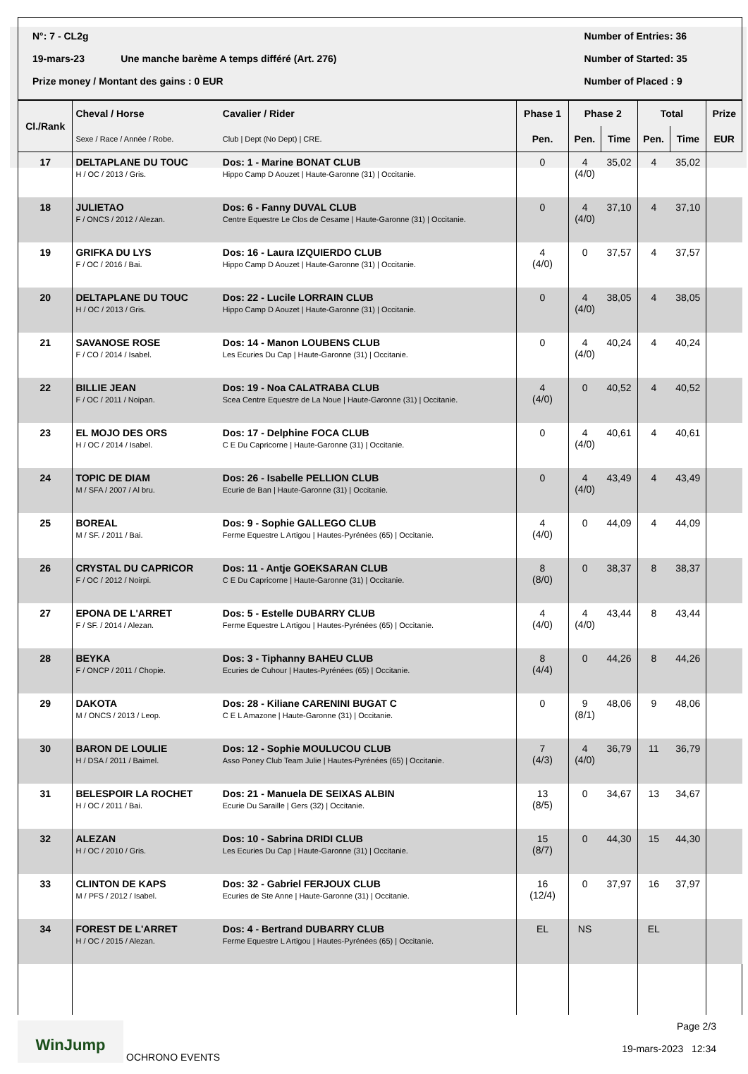N°: 7 - CL2g Number of Entries: 36
19-mars-23 Une manche barème A temps différé (Art. 276) Number of Started: 35
Prize money / Montant des gains : 0 EUR Number of Placed : 9
| Cl./Rank | Cheval / Horse | Cavalier / Rider | Phase 1 | Phase 2 | | Total | | Prize |
| --- | --- | --- | --- | --- | --- | --- | --- | --- |
| | Sexe / Race / Année / Robe. | Club / Dept (No Dept) / CRE. | Pen. | Pen. | Time | Pen. | Time | EUR |
| 17 | DELTAPLANE DU TOUC H / OC / 2013 / Gris. | Dos: 1 - Marine BONAT CLUB Hippo Camp D Aouzet / Haute-Garonne (31) / Occitanie. | 0 | 4 (4/0) | 35,02 | 4 | 35,02 | |
| 18 | JULIETAO F / ONCS / 2012 / Alezan. | Dos: 6 - Fanny DUVAL CLUB Centre Equestre Le Clos de Cesame / Haute-Garonne (31) / Occitanie. | 0 | 4 (4/0) | 37,10 | 4 | 37,10 | |
| 19 | GRIFKA DU LYS F / OC / 2016 / Bai. | Dos: 16 - Laura IZQUIERDO CLUB Hippo Camp D Aouzet / Haute-Garonne (31) / Occitanie. | 4 (4/0) | 0 | 37,57 | 4 | 37,57 | |
| 20 | DELTAPLANE DU TOUC H / OC / 2013 / Gris. | Dos: 22 - Lucile LORRAIN CLUB Hippo Camp D Aouzet / Haute-Garonne (31) / Occitanie. | 0 | 4 (4/0) | 38,05 | 4 | 38,05 | |
| 21 | SAVANOSE ROSE F / CO / 2014 / Isabel. | Dos: 14 - Manon LOUBENS CLUB Les Ecuries Du Cap / Haute-Garonne (31) / Occitanie. | 0 | 4 (4/0) | 40,24 | 4 | 40,24 | |
| 22 | BILLIE JEAN F / OC / 2011 / Noipan. | Dos: 19 - Noa CALATRABA CLUB Scea Centre Equestre de La Noue / Haute-Garonne (31) / Occitanie. | 4 (4/0) | 0 | 40,52 | 4 | 40,52 | |
| 23 | EL MOJO DES ORS H / OC / 2014 / Isabel. | Dos: 17 - Delphine FOCA CLUB C E Du Capricorne / Haute-Garonne (31) / Occitanie. | 0 | 4 (4/0) | 40,61 | 4 | 40,61 | |
| 24 | TOPIC DE DIAM M / SFA / 2007 / Al bru. | Dos: 26 - Isabelle PELLION CLUB Ecurie de Ban / Haute-Garonne (31) / Occitanie. | 0 | 4 (4/0) | 43,49 | 4 | 43,49 | |
| 25 | BOREAL M / SF. / 2011 / Bai. | Dos: 9 - Sophie GALLEGO CLUB Ferme Equestre L Artigou / Hautes-Pyrénées (65) / Occitanie. | 4 (4/0) | 0 | 44,09 | 4 | 44,09 | |
| 26 | CRYSTAL DU CAPRICOR F / OC / 2012 / Noirpi. | Dos: 11 - Antje GOEKSARAN CLUB C E Du Capricorne / Haute-Garonne (31) / Occitanie. | 8 (8/0) | 0 | 38,37 | 8 | 38,37 | |
| 27 | EPONA DE L'ARRET F / SF. / 2014 / Alezan. | Dos: 5 - Estelle DUBARRY CLUB Ferme Equestre L Artigou / Hautes-Pyrénées (65) / Occitanie. | 4 (4/0) | 4 (4/0) | 43,44 | 8 | 43,44 | |
| 28 | BEYKA F / ONCP / 2011 / Chopie. | Dos: 3 - Tiphanny BAHEU CLUB Ecuries de Cuhour / Hautes-Pyrénées (65) / Occitanie. | 8 (4/4) | 0 | 44,26 | 8 | 44,26 | |
| 29 | DAKOTA M / ONCS / 2013 / Leop. | Dos: 28 - Kiliane CARENINI BUGAT C C E L Amazone / Haute-Garonne (31) / Occitanie. | 0 | 9 (8/1) | 48,06 | 9 | 48,06 | |
| 30 | BARON DE LOULIE H / DSA / 2011 / Baimel. | Dos: 12 - Sophie MOULUCOU CLUB Asso Poney Club Team Julie / Hautes-Pyrénées (65) / Occitanie. | 7 (4/3) | 4 (4/0) | 36,79 | 11 | 36,79 | |
| 31 | BELESPOIR LA ROCHET H / OC / 2011 / Bai. | Dos: 21 - Manuela DE SEIXAS ALBIN Ecurie Du Saraille / Gers (32) / Occitanie. | 13 (8/5) | 0 | 34,67 | 13 | 34,67 | |
| 32 | ALEZAN H / OC / 2010 / Gris. | Dos: 10 - Sabrina DRIDI CLUB Les Ecuries Du Cap / Haute-Garonne (31) / Occitanie. | 15 (8/7) | 0 | 44,30 | 15 | 44,30 | |
| 33 | CLINTON DE KAPS M / PFS / 2012 / Isabel. | Dos: 32 - Gabriel FERJOUX CLUB Ecuries de Ste Anne / Haute-Garonne (31) / Occitanie. | 16 (12/4) | 0 | 37,97 | 16 | 37,97 | |
| 34 | FOREST DE L'ARRET H / OC / 2015 / Alezan. | Dos: 4 - Bertrand DUBARRY CLUB Ferme Equestre L Artigou / Hautes-Pyrénées (65) / Occitanie. | EL | NS | | EL | | |
WinJump
OCHRONO EVENTS
Page 2/3
19-mars-2023 12:34